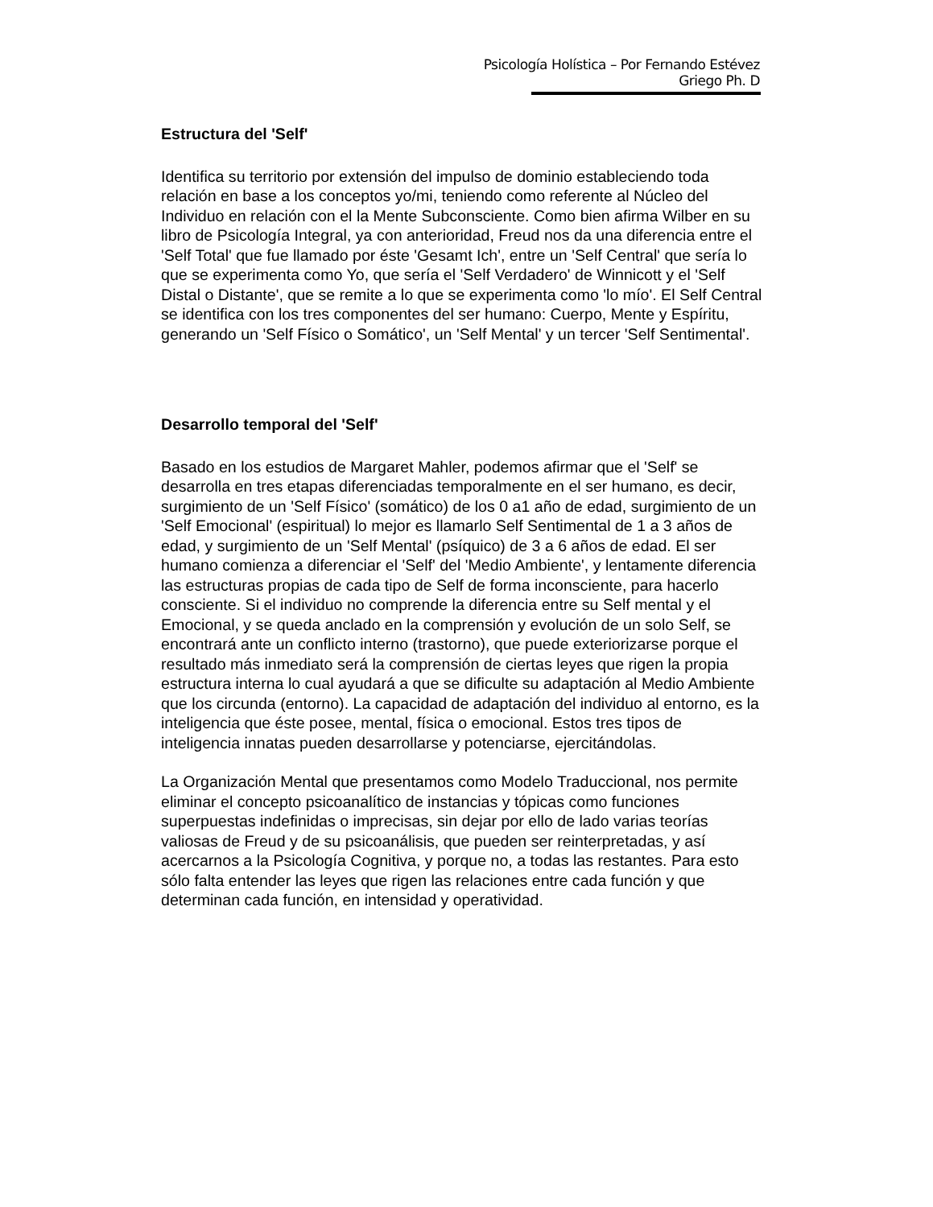Psicología Holística – Por Fernando Estévez Griego Ph. D
Estructura del 'Self'
Identifica su territorio por extensión del impulso de dominio estableciendo toda relación en base a los conceptos yo/mi, teniendo como referente al Núcleo del Individuo en relación con el la Mente Subconsciente. Como bien afirma Wilber en su libro de Psicología Integral, ya con anterioridad, Freud nos da una diferencia entre el 'Self Total' que fue llamado por éste 'Gesamt Ich', entre un 'Self Central' que sería lo que se experimenta como Yo, que sería el 'Self Verdadero' de Winnicott y el 'Self Distal o Distante', que se remite a lo que se experimenta como 'lo mío'. El Self Central se identifica con los tres componentes del ser humano: Cuerpo, Mente y Espíritu, generando un 'Self Físico o Somático', un 'Self Mental' y un tercer 'Self Sentimental'.
Desarrollo temporal del 'Self'
Basado en los estudios de Margaret Mahler, podemos afirmar que el 'Self' se desarrolla en tres etapas diferenciadas temporalmente en el ser humano, es decir, surgimiento de un 'Self Físico' (somático) de los 0 a1 año de edad, surgimiento de un 'Self Emocional' (espiritual) lo mejor es llamarlo Self Sentimental de 1 a 3 años de edad, y surgimiento de un 'Self Mental' (psíquico) de 3 a 6 años de edad. El ser humano comienza a diferenciar el 'Self' del 'Medio Ambiente', y lentamente diferencia las estructuras propias de cada tipo de Self de forma inconsciente, para hacerlo consciente. Si el individuo no comprende la diferencia entre su Self mental y el Emocional, y se queda anclado en la comprensión y evolución de un solo Self, se encontrará ante un conflicto interno (trastorno), que puede exteriorizarse porque el resultado más inmediato será la comprensión de ciertas leyes que rigen la propia estructura interna lo cual ayudará a que se dificulte su adaptación al Medio Ambiente que los circunda (entorno). La capacidad de adaptación del individuo al entorno, es la inteligencia que éste posee, mental, física o emocional. Estos tres tipos de inteligencia innatas pueden desarrollarse y potenciarse, ejercitándolas.
La Organización Mental que presentamos como Modelo Traduccional, nos permite eliminar el concepto psicoanalítico de instancias y tópicas como funciones superpuestas indefinidas o imprecisas, sin dejar por ello de lado varias teorías valiosas de Freud y de su psicoanálisis, que pueden ser reinterpretadas, y así acercarnos a la Psicología Cognitiva, y porque no, a todas las restantes. Para esto sólo falta entender las leyes que rigen las relaciones entre cada función y que determinan cada función, en intensidad y operatividad.